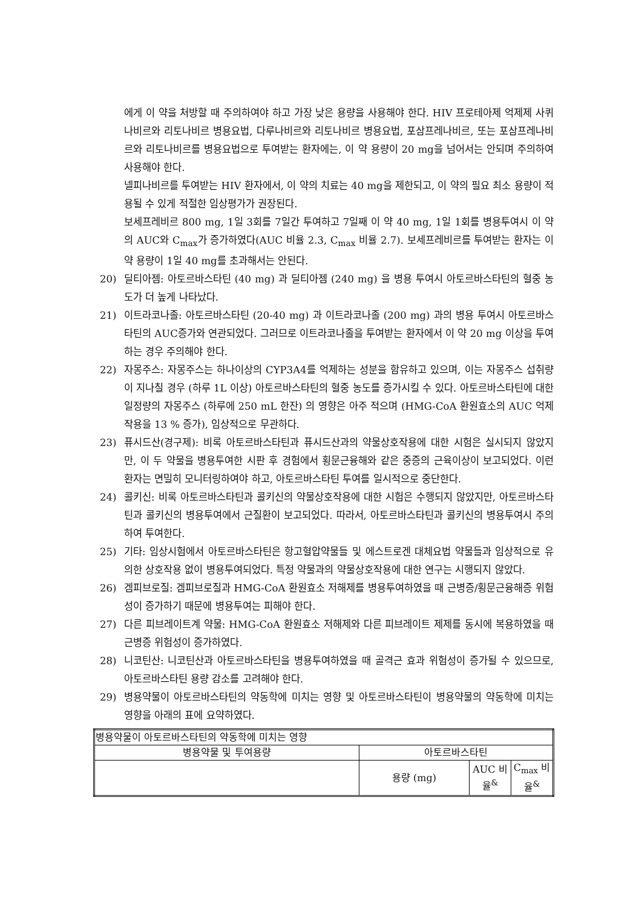에게 이 약을 처방할 때 주의하여야 하고 가장 낮은 용량을 사용해야 한다. HIV 프로테아제 억제제 사퀴나비르와 리토나비르 병용요법, 다루나비르와 리토나비르 병용요법, 포삼프레나비르, 또는 포삼프레나비르와 리토나비르를 병용요법으로 투여받는 환자에는, 이 약 용량이 20 mg을 넘어서는 안되며 주의하여 사용해야 한다.
넬피나비르를 투여받는 HIV 환자에서, 이 약의 치료는 40 mg을 제한되고, 이 약의 필요 최소 용량이 적용될 수 있게 적절한 임상평가가 권장된다.
보세프레비르 800 mg, 1일 3회를 7일간 투여하고 7일째 이 약 40 mg, 1일 1회를 병용투여시 이 약의 AUC와 C<sub>max</sub>가 증가하였다(AUC 비율 2.3, C<sub>max</sub> 비율 2.7). 보세프레비르를 투여받는 환자는 이 약 용량이 1일 40 mg를 초과해서는 안된다.
20) 딜티아젬: 아토르바스타틴 (40 mg) 과 딜티아젬 (240 mg) 을 병용 투여시 아토르바스타틴의 혈중 농도가 더 높게 나타났다.
21) 이트라코나졸: 아토르바스타틴 (20-40 mg) 과 이트라코나졸 (200 mg) 과의 병용 투여시 아토르바스타틴의 AUC증가와 연관되었다. 그러므로 이트라코나졸을 투여받는 환자에서 이 약 20 mg 이상을 투여하는 경우 주의해야 한다.
22) 자몽주스: 자몽주스는 하나이상의 CYP3A4를 억제하는 성분을 함유하고 있으며, 이는 자몽주스 섭취량이 지나칠 경우 (하루 1L 이상) 아토르바스타틴의 혈중 농도를 증가시킬 수 있다. 아토르바스타틴에 대한 일정량의 자몽주스 (하루에 250 mL 한잔) 의 영향은 아주 적으며 (HMG-CoA 환원효소의 AUC 억제작용을 13 % 증가), 임상적으로 무관하다.
23) 퓨시드산(경구제): 비록 아토르바스타틴과 퓨시드산과의 약물상호작용에 대한 시험은 실시되지 않았지만, 이 두 약물을 병용투여한 시판 후 경험에서 횡문근융해와 같은 중증의 근육이상이 보고되었다. 이런 환자는 면밀히 모니터링하여야 하고, 아토르바스타틴 투여를 일시적으로 중단한다.
24) 콜키신: 비록 아토르바스타틴과 콜키신의 약물상호작용에 대한 시험은 수행되지 않았지만, 아토르바스타틴과 콜키신의 병용투여에서 근질환이 보고되었다. 따라서, 아토르바스타틴과 콜키신의 병용투여시 주의하여 투여한다.
25) 기타: 임상시험에서 아토르바스타틴은 항고혈압약물들 및 에스트로겐 대체요법 약물들과 임상적으로 유의한 상호작용 없이 병용투여되었다. 특정 약물과의 약물상호작용에 대한 연구는 시행되지 않았다.
26) 겜피브로질: 겜피브로질과 HMG-CoA 환원효소 저해제를 병용투여하였을 때 근병증/횡문근융해증 위험성이 증가하기 때문에 병용투여는 피해야 한다.
27) 다른 피브레이트계 약물: HMG-CoA 환원효소 저해제와 다른 피브레이트 제제를 동시에 복용하였을 때 근병증 위험성이 증가하였다.
28) 니코틴산: 니코틴산과 아토르바스타틴을 병용투여하였을 때 골격근 효과 위험성이 증가될 수 있으므로, 아토르바스타틴 용량 감소를 고려해야 한다.
29) 병용약물이 아토르바스타틴의 약동학에 미치는 영향 및 아토르바스타틴이 병용약물의 약동학에 미치는 영향을 아래의 표에 요약하였다.
| 병용약물이 아토르바스타틴의 약동학에 미치는 영향 | | | |
| --- | --- | --- | --- |
| 병용약물 및 투여용량 | 아토르바스타틴 | | |
| | 용량 (mg) | AUC 비율<sup>&</sup> | C<sub>max</sub> 비율<sup>&</sup> |